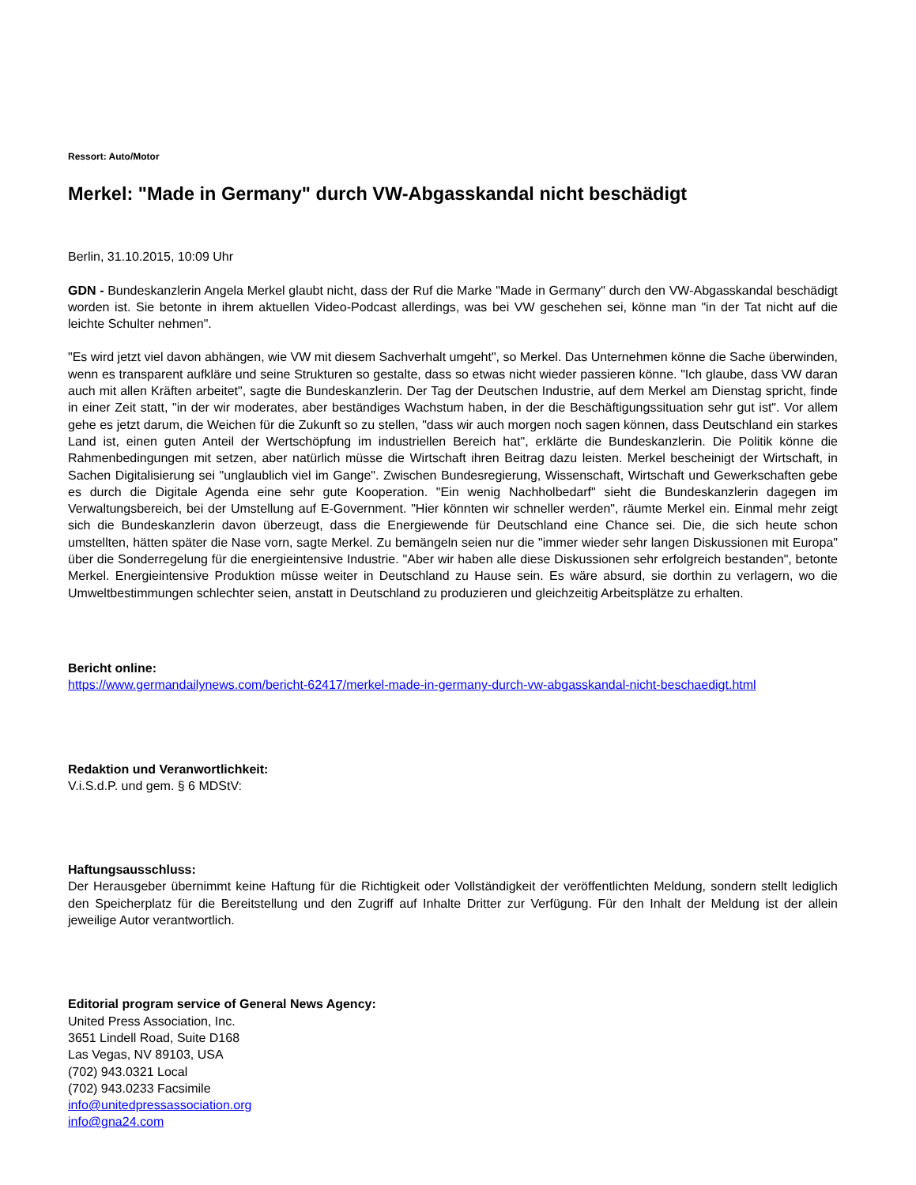Ressort: Auto/Motor
Merkel: "Made in Germany" durch VW-Abgasskandal nicht beschädigt
Berlin, 31.10.2015, 10:09 Uhr
GDN - Bundeskanzlerin Angela Merkel glaubt nicht, dass der Ruf die Marke "Made in Germany" durch den VW-Abgasskandal beschädigt worden ist. Sie betonte in ihrem aktuellen Video-Podcast allerdings, was bei VW geschehen sei, könne man "in der Tat nicht auf die leichte Schulter nehmen".
"Es wird jetzt viel davon abhängen, wie VW mit diesem Sachverhalt umgeht", so Merkel. Das Unternehmen könne die Sache überwinden, wenn es transparent aufkläre und seine Strukturen so gestalte, dass so etwas nicht wieder passieren könne. "Ich glaube, dass VW daran auch mit allen Kräften arbeitet", sagte die Bundeskanzlerin. Der Tag der Deutschen Industrie, auf dem Merkel am Dienstag spricht, finde in einer Zeit statt, "in der wir moderates, aber beständiges Wachstum haben, in der die Beschäftigungssituation sehr gut ist". Vor allem gehe es jetzt darum, die Weichen für die Zukunft so zu stellen, "dass wir auch morgen noch sagen können, dass Deutschland ein starkes Land ist, einen guten Anteil der Wertschöpfung im industriellen Bereich hat", erklärte die Bundeskanzlerin. Die Politik könne die Rahmenbedingungen mit setzen, aber natürlich müsse die Wirtschaft ihren Beitrag dazu leisten. Merkel bescheinigt der Wirtschaft, in Sachen Digitalisierung sei "unglaublich viel im Gange". Zwischen Bundesregierung, Wissenschaft, Wirtschaft und Gewerkschaften gebe es durch die Digitale Agenda eine sehr gute Kooperation. "Ein wenig Nachholbedarf" sieht die Bundeskanzlerin dagegen im Verwaltungsbereich, bei der Umstellung auf E-Government. "Hier könnten wir schneller werden", räumte Merkel ein. Einmal mehr zeigt sich die Bundeskanzlerin davon überzeugt, dass die Energiewende für Deutschland eine Chance sei. Die, die sich heute schon umstellten, hätten später die Nase vorn, sagte Merkel. Zu bemängeln seien nur die "immer wieder sehr langen Diskussionen mit Europa" über die Sonderregelung für die energieintensive Industrie. "Aber wir haben alle diese Diskussionen sehr erfolgreich bestanden", betonte Merkel. Energieintensive Produktion müsse weiter in Deutschland zu Hause sein. Es wäre absurd, sie dorthin zu verlagern, wo die Umweltbestimmungen schlechter seien, anstatt in Deutschland zu produzieren und gleichzeitig Arbeitsplätze zu erhalten.
Bericht online:
https://www.germandailynews.com/bericht-62417/merkel-made-in-germany-durch-vw-abgasskandal-nicht-beschaedigt.html
Redaktion und Veranwortlichkeit:
V.i.S.d.P. und gem. § 6 MDStV:
Haftungsausschluss:
Der Herausgeber übernimmt keine Haftung für die Richtigkeit oder Vollständigkeit der veröffentlichten Meldung, sondern stellt lediglich den Speicherplatz für die Bereitstellung und den Zugriff auf Inhalte Dritter zur Verfügung. Für den Inhalt der Meldung ist der allein jeweilige Autor verantwortlich.
Editorial program service of General News Agency:
United Press Association, Inc.
3651 Lindell Road, Suite D168
Las Vegas, NV 89103, USA
(702) 943.0321 Local
(702) 943.0233 Facsimile
info@unitedpressassociation.org
info@gna24.com